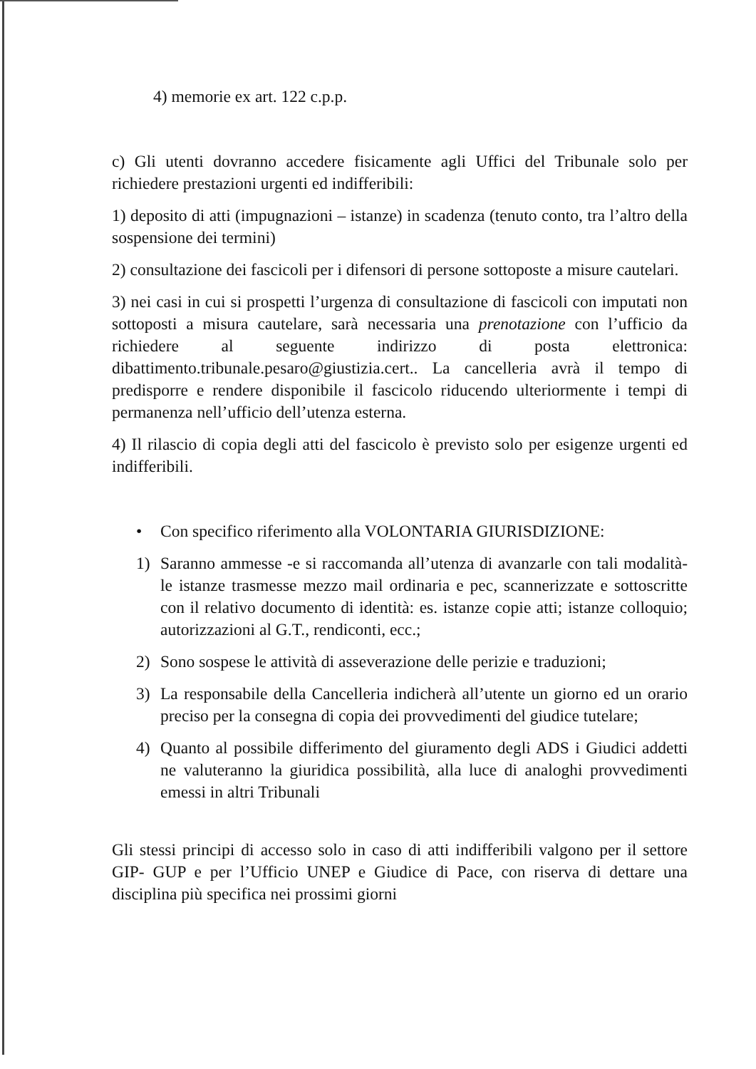4) memorie ex art. 122 c.p.p.
c) Gli utenti dovranno accedere fisicamente agli Uffici del Tribunale solo per richiedere prestazioni urgenti ed indifferibili:
1) deposito di atti (impugnazioni – istanze) in scadenza (tenuto conto, tra l’altro della sospensione dei termini)
2) consultazione dei fascicoli per i difensori di persone sottoposte a misure cautelari.
3) nei casi in cui si prospetti l’urgenza di consultazione di fascicoli con imputati non sottoposti a misura cautelare, sarà necessaria una prenotazione con l’ufficio da richiedere al seguente indirizzo di posta elettronica: dibattimento.tribunale.pesaro@giustizia.cert.. La cancelleria avrà il tempo di predisporre e rendere disponibile il fascicolo riducendo ulteriormente i tempi di permanenza nell’ufficio dell’utenza esterna.
4) Il rilascio di copia degli atti del fascicolo è previsto solo per esigenze urgenti ed indifferibili.
• Con specifico riferimento alla VOLONTARIA GIURISDIZIONE:
1) Saranno ammesse -e si raccomanda all’utenza di avanzarle con tali modalità- le istanze trasmesse mezzo mail ordinaria e pec, scannerizzate e sottoscritte con il relativo documento di identità: es. istanze copie atti; istanze colloquio; autorizzazioni al G.T., rendiconti, ecc.;
2) Sono sospese le attività di asseverazione delle perizie e traduzioni;
3) La responsabile della Cancelleria indicherà all’utente un giorno ed un orario preciso per la consegna di copia dei provvedimenti del giudice tutelare;
4) Quanto al possibile differimento del giuramento degli ADS i Giudici addetti ne valuteranno la giuridica possibilità, alla luce di analoghi provvedimenti emessi in altri Tribunali
Gli stessi principi di accesso solo in caso di atti indifferibili valgono per il settore GIP- GUP e per l’Ufficio UNEP e Giudice di Pace, con riserva di dettare una disciplina più specifica nei prossimi giorni